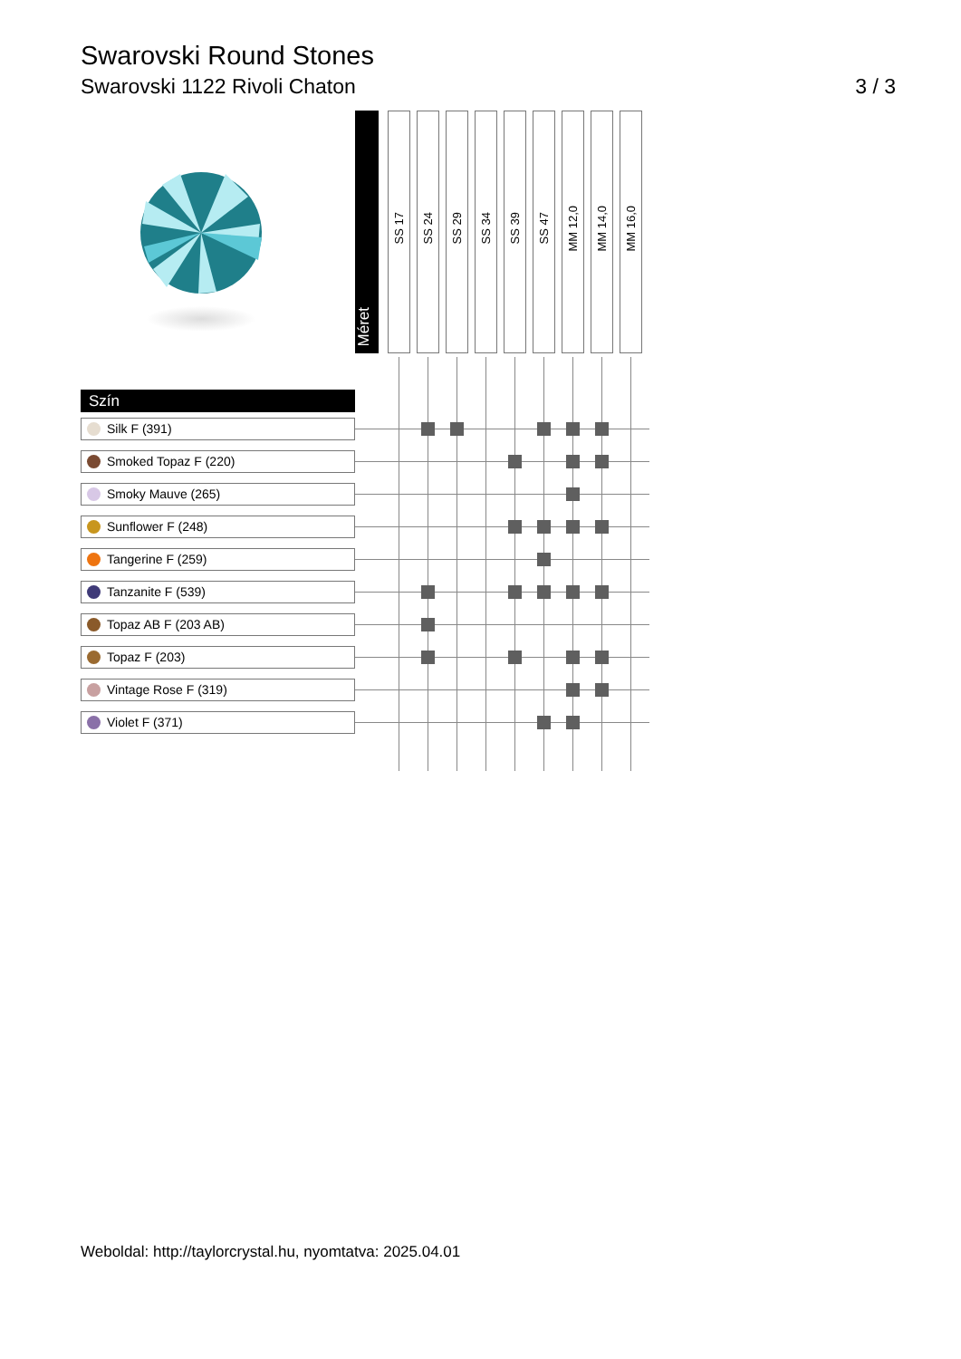Swarovski Round Stones
Swarovski 1122 Rivoli Chaton 3 / 3
| | Méret | SS 17 | SS 24 | SS 29 | SS 34 | SS 39 | SS 47 | MM 12,0 | MM 14,0 | MM 16,0 | |
| Szín | | | | | | | | | | | |
| Silk F (391) | | | | | | | | | | | |
| Smoked Topaz F (220) | | | | | | | | | | | |
| Smoky Mauve (265) | | | | | | | | | | | |
| Sunflower F (248) | | | | | | | | | | | |
| Tangerine F (259) | | | | | | | | | | | |
| Tanzanite F (539) | | | | | | | | | | | |
| Topaz AB F (203 AB) | | | | | | | | | | | |
| Topaz F (203) | | | | | | | | | | | |
| Vintage Rose F (319) | | | | | | | | | | | |
| Violet F (371) | | | | | | | | | | | |
Weboldal: http://taylorcrystal.hu, nyomtatva: 2025.04.01